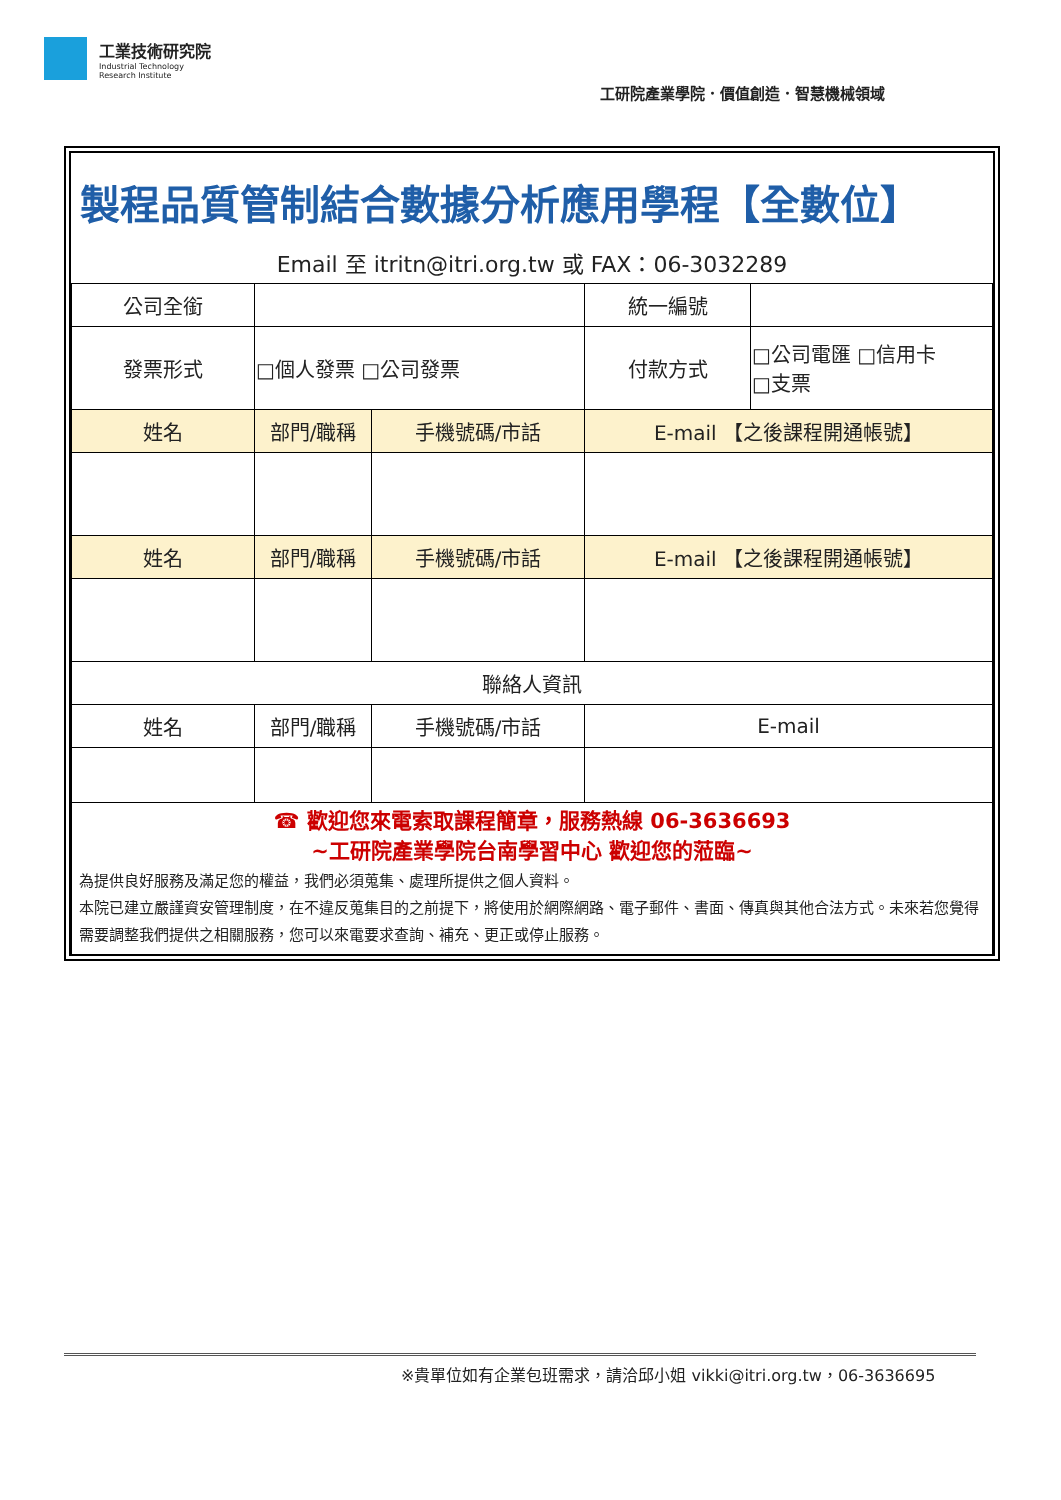工業技術研究院
Industrial Technology
Research Institute
工研院產業學院．價值創造．智慧機械領域
| 製程品質管制結合數據分析應用學程【全數位】 | | | | |
| Email 至 itritn@itri.org.tw 或 FAX：06-3032289 | | | | |
| 公司全銜 | | | 統一編號 | |
| 發票形式 | □個人發票 □公司發票 | | 付款方式 | □公司電匯 □信用卡 □支票 |
| 姓名 | 部門/職稱 | 手機號碼/市話 | E-mail 【之後課程開通帳號】 | |
| 姓名 | 部門/職稱 | 手機號碼/市話 | E-mail 【之後課程開通帳號】 | |
| 聯絡人資訊 | | | | |
| 姓名 | 部門/職稱 | 手機號碼/市話 | E-mail | |
| ☎ 歡迎您來電索取課程簡章，服務熱線 06-3636693 ~工研院產業學院台南學習中心 歡迎您的蒞臨~ 為提供良好服務及滿足您的權益，我們必須蒐集、處理所提供之個人資料。 本院已建立嚴謹資安管理制度，在不違反蒐集目的之前提下，將使用於網際網路、電子郵件、書面、傳真與其他合法方式。未來若您覺得需要調整我們提供之相關服務，您可以來電要求查詢、補充、更正或停止服務。 | | | | |
※貴單位如有企業包班需求，請洽邱小姐 vikki@itri.org.tw，06-3636695